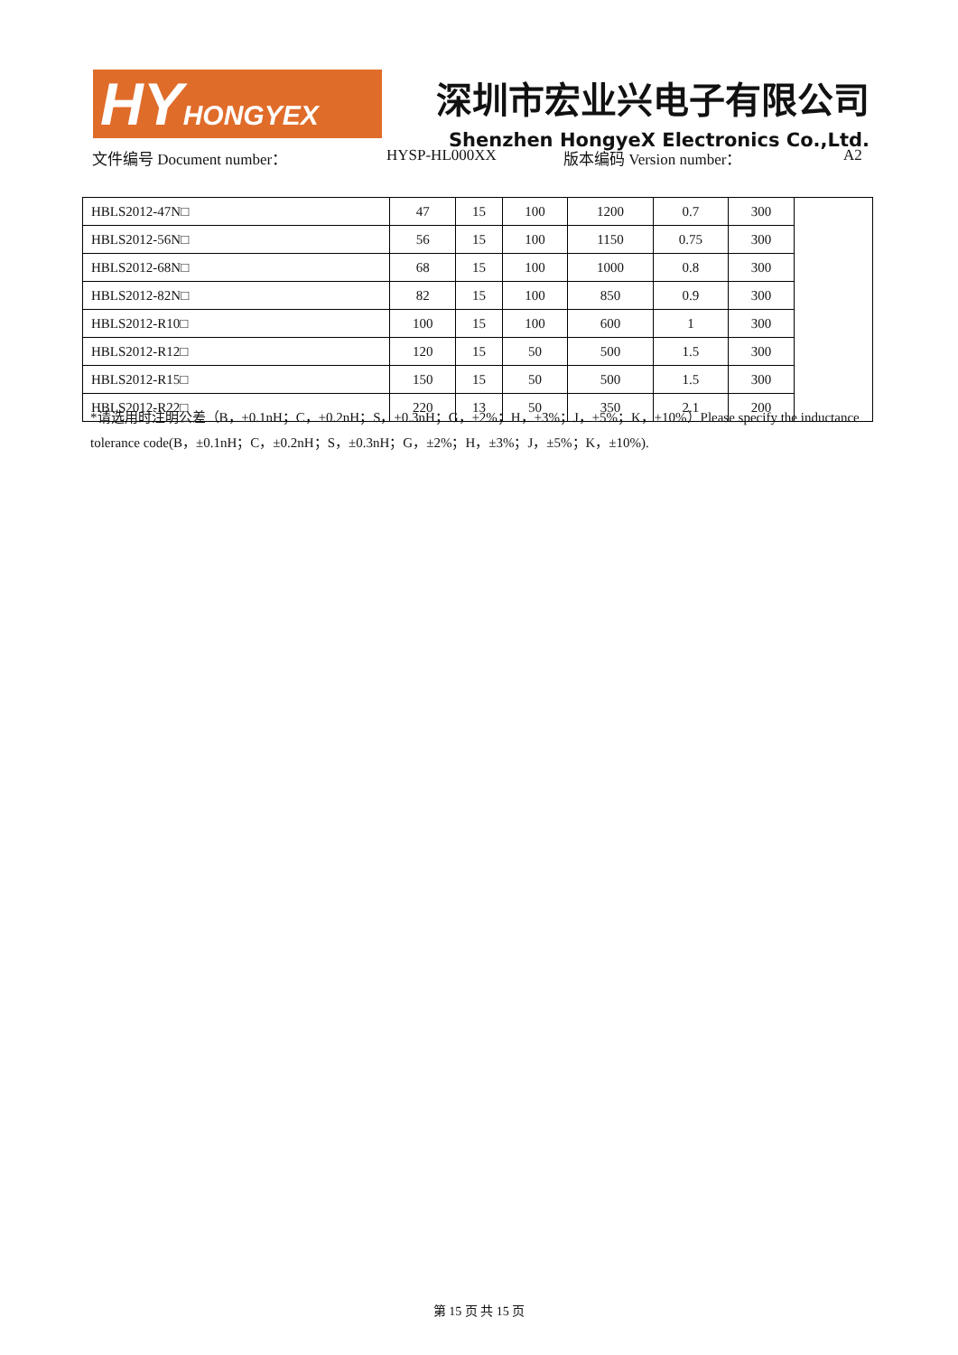HY HONGYEX
深圳市宏业兴电子有限公司
Shenzhen HongyeX Electronics Co.,Ltd.
文件编号 Document number： HYSP-HL000XX 版本编码 Version number： A2
| HBLS2012-47N□ | 47 | 15 | 100 | 1200 | 0.7 | 300 | |
| HBLS2012-56N□ | 56 | 15 | 100 | 1150 | 0.75 | 300 | |
| HBLS2012-68N□ | 68 | 15 | 100 | 1000 | 0.8 | 300 | |
| HBLS2012-82N□ | 82 | 15 | 100 | 850 | 0.9 | 300 | |
| HBLS2012-R10□ | 100 | 15 | 100 | 600 | 1 | 300 | |
| HBLS2012-R12□ | 120 | 15 | 50 | 500 | 1.5 | 300 | |
| HBLS2012-R15□ | 150 | 15 | 50 | 500 | 1.5 | 300 | |
| HBLS2012-R22□ | 220 | 13 | 50 | 350 | 2.1 | 200 | |
*请选用时注明公差（B，±0.1nH；C，±0.2nH；S，±0.3nH；G，±2%；H，±3%；J，±5%；K，±10%）Please specify the inductance tolerance code(B，±0.1nH；C，±0.2nH；S，±0.3nH；G，±2%；H，±3%；J，±5%；K，±10%).
第 15 页 共 15 页